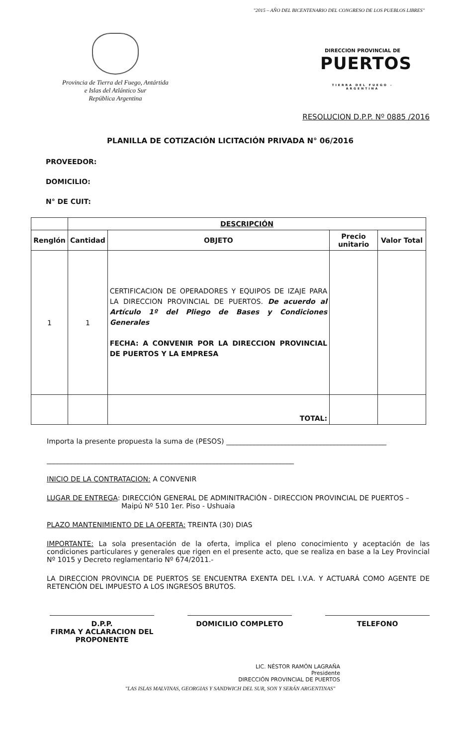"2015 – AÑO DEL BICENTENARIO DEL CONGRESO DE LOS PUEBLOS LIBRES"
Provincia de Tierra del Fuego, Antártida
e Islas del Atlántico Sur
República Argentina
DIRECCION PROVINCIAL DE
PUERTOS
TIERRA DEL FUEGO - ARGENTINA
RESOLUCION D.P.P. Nº 0885 /2016
PLANILLA DE COTIZACIÓN LICITACIÓN PRIVADA N° 06/2016
PROVEEDOR:
DOMICILIO:
N° DE CUIT:
| | DESCRIPCIÓN | | | |
| --- | --- | --- | --- | --- |
| Renglón | Cantidad | OBJETO | Precio unitario | Valor Total |
| 1 | 1 | CERTIFICACION DE OPERADORES Y EQUIPOS DE IZAJE PARA LA DIRECCION PROVINCIAL DE PUERTOS. De acuerdo al Artículo 1º del Pliego de Bases y Condiciones Generales FECHA: A CONVENIR POR LA DIRECCION PROVINCIAL DE PUERTOS Y LA EMPRESA | | |
| | | TOTAL: | | |
Importa la presente propuesta la suma de (PESOS) ______________________________________________
_______________________________________________________________________
INICIO DE LA CONTRATACION: A CONVENIR
LUGAR DE ENTREGA: DIRECCIÓN GENERAL DE ADMINITRACIÓN - DIRECCION PROVINCIAL DE PUERTOS –
Maipú Nº 510 1er. Piso - Ushuaia
PLAZO MANTENIMIENTO DE LA OFERTA: TREINTA (30) DIAS
IMPORTANTE: La sola presentación de la oferta, implica el pleno conocimiento y aceptación de las condiciones particulares y generales que rigen en el presente acto, que se realiza en base a la Ley Provincial Nº 1015 y Decreto reglamentario Nº 674/2011.-
LA DIRECCION PROVINCIA DE PUERTOS SE ENCUENTRA EXENTA DEL I.V.A. Y ACTUARÁ COMO AGENTE DE RETENCIÓN DEL IMPUESTO A LOS INGRESOS BRUTOS.
D.P.P.
FIRMA Y ACLARACION DEL PROPONENTE
DOMICILIO COMPLETO TELEFONO
LIC. NÉSTOR RAMÓN LAGRAÑA
Presidente
DIRECCIÓN PROVINCIAL DE PUERTOS
"LAS ISLAS MALVINAS, GEORGIAS Y SANDWICH DEL SUR, SON Y SERÁN ARGENTINAS"